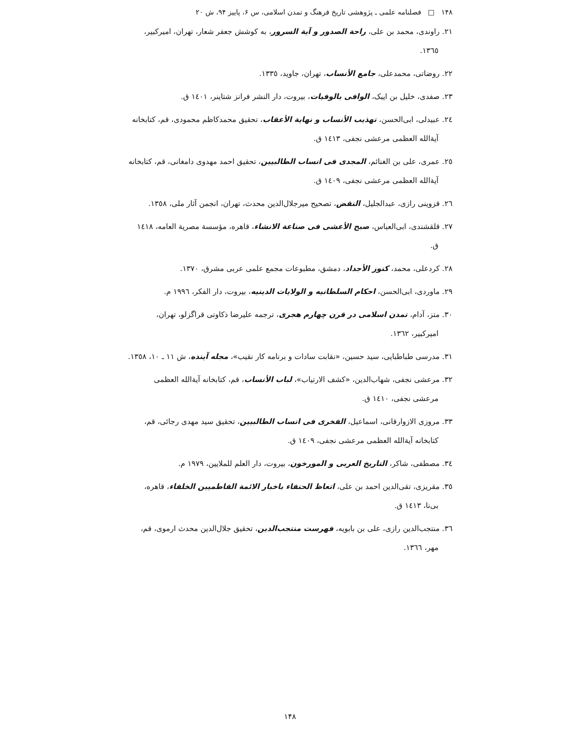۱۴۸ □ فصلنامه علمی ـ پژوهشی تاریخ فرهنگ و تمدن اسلامی، س ۶، پاییز ۹۴، ش ۲۰
۲۱. راوندی، محمد بن علی، راحة الصدور و آیة السرور، به کوشش جعفر شعار، تهران، امیرکبیر، ۱۳٦٥.
۲۲. روضاتی، محمدعلی، جامع الأنساب، تهران، جاوید، ۱۳۳٥.
۲۳. صفدی، خلیل بن ایبک، الوافی بالوفیات، بیروت، دار النشر فرانز شتاینر، ۱٤۰۱ ق.
۲٤. عبیدلی، ابی‌الحسن، تهذیب الأنساب و نهایة الأعقاب، تحقیق محمدکاظم محمودی، قم، کتابخانه آیةالله العظمی مرعشی نجفی، ۱٤۱۳ ق.
۲٥. عمری، علی بن الغنائم، المجدی فی انساب الطالبیین، تحقیق احمد مهدوی دامغانی، قم، کتابخانه آیةالله العظمی مرعشی نجفی، ۱٤۰۹ ق.
۲٦. قزوینی رازی، عبدالجلیل، النقض، تصحیح میرجلال‌الدین محدث، تهران، انجمن آثار ملی، ۱۳٥۸.
۲۷. قلقشندی، ابی‌العباس، صبح الأعشی فی صناعة الانشاء، قاهره، مؤسسة مصریة العامه، ۱٤۱۸ ق.
۲۸. کردعلی، محمد، کنوز الأجداد، دمشق، مطبوعات مجمع علمی عربی مشرق، ۱۳۷۰.
۲۹. ماوردی، ابی‌الحسن، احکام السلطانیه و الولایات الدینیه، بیروت، دار الفکر، ۱۹۹٦ م.
۳۰. متز، آدام، تمدن اسلامی در قرن چهارم هجری، ترجمه علیرضا ذکاوتی قراگزلو، تهران، امیرکبیر، ۱۳٦۲.
۳۱. مدرسی طباطبایی، سید حسین، «نقابت سادات و برنامه کار نقیب»، مجله آینده، ش ۱۱ ـ ۱۰، ۱۳٥۸.
۳۲. مرعشی نجفی، شهاب‌الدین، «کشف الارتیاب»، لباب الأنساب، قم، کتابخانه آیةالله العظمی مرعشی نجفی، ۱٤۱۰ ق.
۳۳. مروزی الازوارقانی، اسماعیل، الفخری فی انساب الطالبیین، تحقیق سید مهدی رجائی، قم، کتابخانه آیةالله العظمی مرعشی نجفی، ۱٤۰۹ ق.
۳٤. مصطفی، شاکر، التاریخ العربی و المورخون، بیروت، دار العلم للملایین، ۱۹۷۹ م.
۳٥. مقریزی، تقی‌الدین احمد بن علی، اتعاظ الحنفاء باخبار الائمة الفاطمیین الخلفاء، قاهره، بی‌نا، ۱٤۱۳ ق.
۳٦. منتجب‌الدین رازی، علی بن بابویه، فهرست منتجب‌الدین، تحقیق جلال‌الدین محدث ارموی، قم، مهر، ۱۳٦٦.
۱۴۸